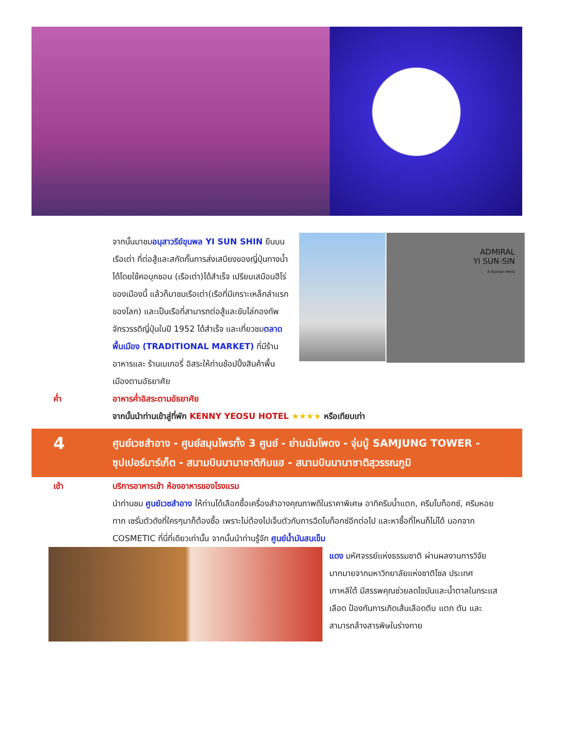จากนั้นมาชมอนุสาวรีย์ขุนพล YI SUN SHIN ยืนบนเรือเต่า ที่ต่อสู้และสกัดกั้นการส่งเสบียงของญี่ปุ่นทางน้ำได้โดยใช้คอบุกชอน (เรือเต่า)ได้สำเร็จ เปรียบเสมือนฮีโร่ของเมืองนี้ แล้วก็มาชมเรือเต่า(เรือที่มีเกราะเหล็กลำแรกของโลก) และเป็นเรือที่สามารถต่อสู้และขับไล่กองทัพจักรวรรดิญี่ปุ่นในปี 1952 ได้สำเร็จ และเที่ยวชมตลาดพื้นเมือง (TRADITIONAL MARKET) ที่มีร้านอาหารและ ร้านเบเกอรี่ อิสระให้ท่านช้อปปิ้งสินค้าพื้นเมืองตามอัธยาศัย
ADMIRAL
YI SUN-SIN
A Korean Hero
ค่ำ อาหารค่ำอิสระตามอัธยาศัย
จากนั้นนำท่านเข้าสู่ที่พัก KENNY YEOSU HOTEL ★★★★ หรือเทียบเท่า
4
ศูนย์เวชสำอาง - ศูนย์สมุนไพรทั้ง 3 ศูนย์ - ย่านนัมโพดง - จุ่มบู้ SAMJUNG TOWER -
ซุปเปอร์มาร์เก็ต - สนามบินนานาชาติกิมแฮ - สนามบินนานาชาติสุวรรณภูมิ
เช้า บริการอาหารเช้า ห้องอาหารของโรงแรม
นำท่านชม ศูนย์เวชสำอาง ให้ท่านได้เลือกซื้อเครื่องสำอางคุณภาพดีในราคาพิเศษ อาทิครีมน้ำแตก, ครีมโบท็อกซ์, ครีมหอยทาก เซรั่มตัวดังที่ใครๆมาก็ต้องซื้อ เพราะไม่ต้องไปเจ็บตัวกับการฉีดโบท็อกซ์อีกต่อไป และหาซื้อที่ไหนก็ไม่ได้ นอกจาก COSMETIC ที่นี่ที่เดียวเท่านั้น จากนั้นนำท่านรู้จัก ศูนย์น้ำมันสนเข็ม
แดง มหัศจรรย์แห่งธรรมชาติ ผ่านผลงานการวิจัยมากมายจากมหาวิทยาลัยแห่งชาติโซล ประเทศเกาหลีใต้ มีสรรพคุณช่วยลดไขมันและน้ำตาลในกระแสเลือด ป้องกันการเกิดเส้นเลือดตีบ แตก ตัน และสามารถล้างสารพิษในร่างกาย